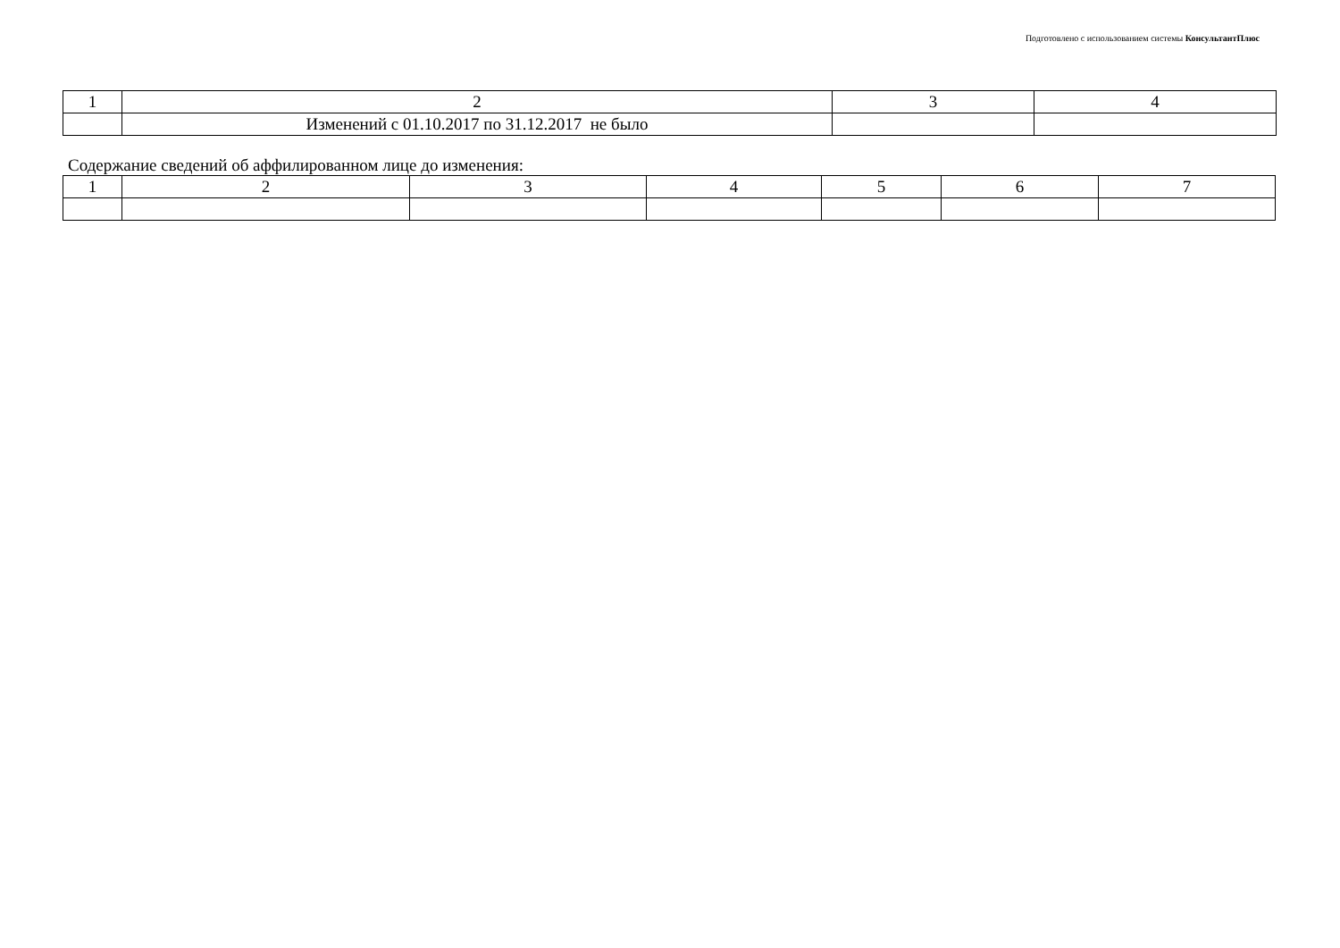Подготовлено с использованием системы КонсультантПлюс
| 1 | 2 | 3 | 4 |
| | Изменений с 01.10.2017 по 31.12.2017 не было | | |
Содержание сведений об аффилированном лице до изменения:
| 1 | 2 | 3 | 4 | 5 | 6 | 7 |